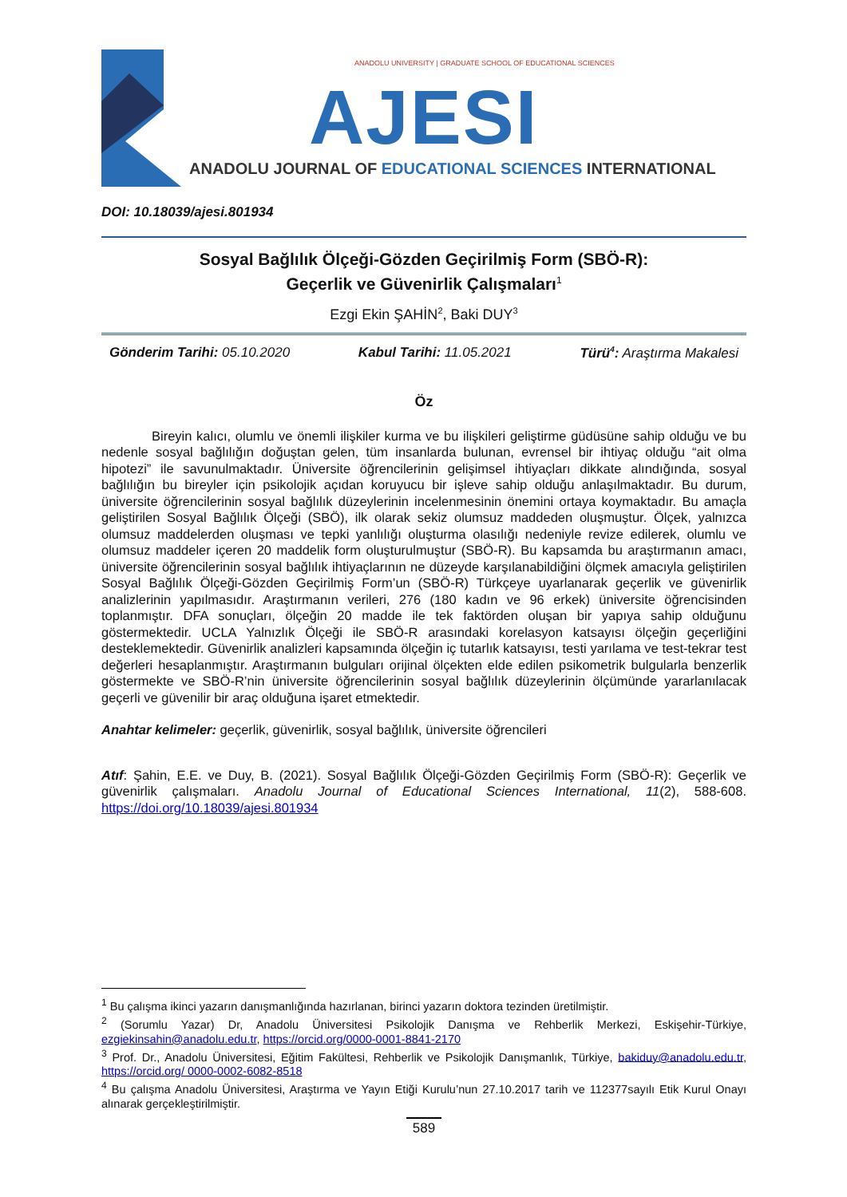ANADOLU UNIVERSITY | GRADUATE SCHOOL OF EDUCATIONAL SCIENCES
AJESI
ANADOLU JOURNAL OF EDUCATIONAL SCIENCES INTERNATIONAL
DOI: 10.18039/ajesi.801934
Sosyal Bağlılık Ölçeği-Gözden Geçirilmiş Form (SBÖ-R):
Geçerlik ve Güvenirlik Çalışmaları<sup>1</sup>
Ezgi Ekin ŞAHİN<sup>2</sup>, Baki DUY<sup>3</sup>
Gönderim Tarihi: 05.10.2020 Kabul Tarihi: 11.05.2021 Türü<sup>4</sup>: Araştırma Makalesi
Öz
Bireyin kalıcı, olumlu ve önemli ilişkiler kurma ve bu ilişkileri geliştirme güdüsüne sahip olduğu ve bu nedenle sosyal bağlılığın doğuştan gelen, tüm insanlarda bulunan, evrensel bir ihtiyaç olduğu “ait olma hipotezi” ile savunulmaktadır. Üniversite öğrencilerinin gelişimsel ihtiyaçları dikkate alındığında, sosyal bağlılığın bu bireyler için psikolojik açıdan koruyucu bir işleve sahip olduğu anlaşılmaktadır. Bu durum, üniversite öğrencilerinin sosyal bağlılık düzeylerinin incelenmesinin önemini ortaya koymaktadır. Bu amaçla geliştirilen Sosyal Bağlılık Ölçeği (SBÖ), ilk olarak sekiz olumsuz maddeden oluşmuştur. Ölçek, yalnızca olumsuz maddelerden oluşması ve tepki yanlılığı oluşturma olasılığı nedeniyle revize edilerek, olumlu ve olumsuz maddeler içeren 20 maddelik form oluşturulmuştur (SBÖ-R). Bu kapsamda bu araştırmanın amacı, üniversite öğrencilerinin sosyal bağlılık ihtiyaçlarının ne düzeyde karşılanabildiğini ölçmek amacıyla geliştirilen Sosyal Bağlılık Ölçeği-Gözden Geçirilmiş Form’un (SBÖ-R) Türkçeye uyarlanarak geçerlik ve güvenirlik analizlerinin yapılmasıdır. Araştırmanın verileri, 276 (180 kadın ve 96 erkek) üniversite öğrencisinden toplanmıştır. DFA sonuçları, ölçeğin 20 madde ile tek faktörden oluşan bir yapıya sahip olduğunu göstermektedir. UCLA Yalnızlık Ölçeği ile SBÖ-R arasındaki korelasyon katsayısı ölçeğin geçerliğini desteklemektedir. Güvenirlik analizleri kapsamında ölçeğin iç tutarlık katsayısı, testi yarılama ve test-tekrar test değerleri hesaplanmıştır. Araştırmanın bulguları orijinal ölçekten elde edilen psikometrik bulgularla benzerlik göstermekte ve SBÖ-R’nin üniversite öğrencilerinin sosyal bağlılık düzeylerinin ölçümünde yararlanılacak geçerli ve güvenilir bir araç olduğuna işaret etmektedir.
Anahtar kelimeler: geçerlik, güvenirlik, sosyal bağlılık, üniversite öğrencileri
Atıf: Şahin, E.E. ve Duy, B. (2021). Sosyal Bağlılık Ölçeği-Gözden Geçirilmiş Form (SBÖ-R): Geçerlik ve güvenirlik çalışmaları. Anadolu Journal of Educational Sciences International, 11(2), 588-608. https://doi.org/10.18039/ajesi.801934
<sup>1</sup> Bu çalışma ikinci yazarın danışmanlığında hazırlanan, birinci yazarın doktora tezinden üretilmiştir.
<sup>2</sup> (Sorumlu Yazar) Dr, Anadolu Üniversitesi Psikolojik Danışma ve Rehberlik Merkezi, Eskişehir-Türkiye, ezgiekinsahin@anadolu.edu.tr, https://orcid.org/0000-0001-8841-2170
<sup>3</sup> Prof. Dr., Anadolu Üniversitesi, Eğitim Fakültesi, Rehberlik ve Psikolojik Danışmanlık, Türkiye, bakiduy@anadolu.edu.tr, https://orcid.org/ 0000-0002-6082-8518
<sup>4</sup> Bu çalışma Anadolu Üniversitesi, Araştırma ve Yayın Etiği Kurulu’nun 27.10.2017 tarih ve 112377sayılı Etik Kurul Onayı alınarak gerçekleştirilmiştir.
589